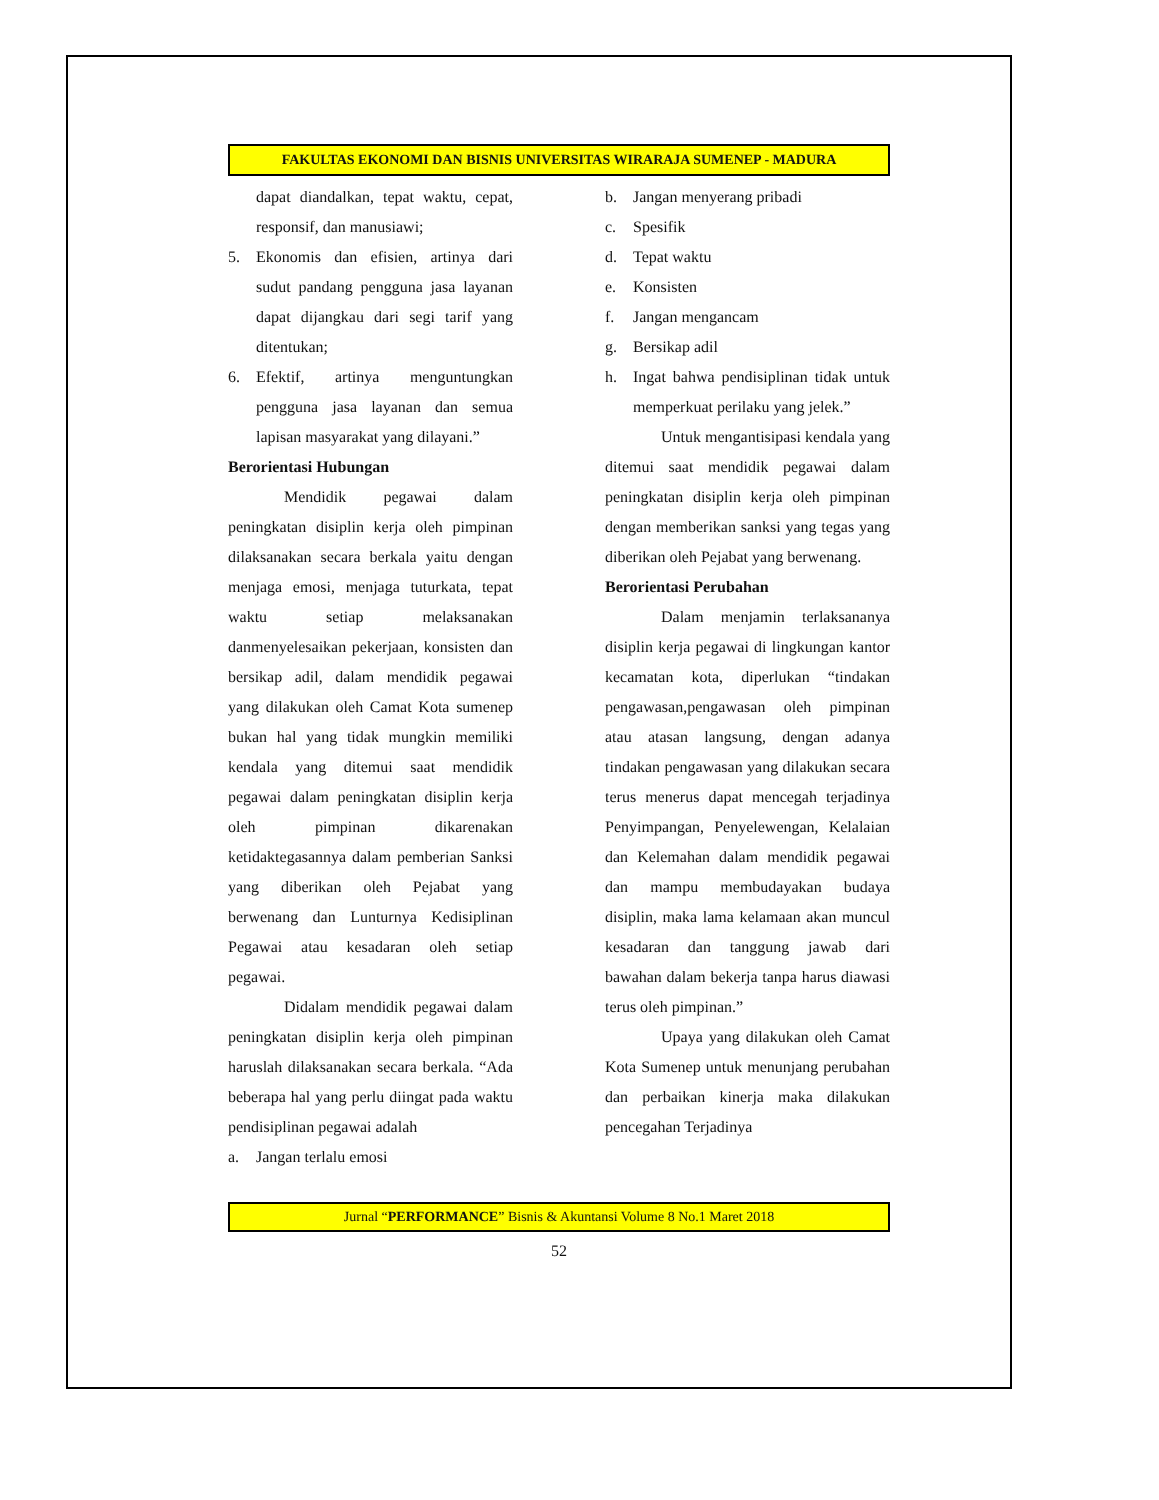FAKULTAS EKONOMI DAN BISNIS UNIVERSITAS WIRARAJA SUMENEP - MADURA
dapat diandalkan, tepat waktu, cepat, responsif, dan manusiawi;
5. Ekonomis dan efisien, artinya dari sudut pandang pengguna jasa layanan dapat dijangkau dari segi tarif yang ditentukan;
6. Efektif, artinya menguntungkan pengguna jasa layanan dan semua lapisan masyarakat yang dilayani.”
Berorientasi Hubungan
Mendidik pegawai dalam peningkatan disiplin kerja oleh pimpinan dilaksanakan secara berkala yaitu dengan menjaga emosi, menjaga tuturkata, tepat waktu setiap melaksanakan danmenyelesaikan pekerjaan, konsisten dan bersikap adil, dalam mendidik pegawai yang dilakukan oleh Camat Kota sumenep bukan hal yang tidak mungkin memiliki kendala yang ditemui saat mendidik pegawai dalam peningkatan disiplin kerja oleh pimpinan dikarenakan ketidaktegasannya dalam pemberian Sanksi yang diberikan oleh Pejabat yang berwenang dan Lunturnya Kedisiplinan Pegawai atau kesadaran oleh setiap pegawai.
Didalam mendidik pegawai dalam peningkatan disiplin kerja oleh pimpinan haruslah dilaksanakan secara berkala. “Ada beberapa hal yang perlu diingat pada waktu pendisiplinan pegawai adalah
a. Jangan terlalu emosi
b. Jangan menyerang pribadi
c. Spesifik
d. Tepat waktu
e. Konsisten
f. Jangan mengancam
g. Bersikap adil
h. Ingat bahwa pendisiplinan tidak untuk memperkuat perilaku yang jelek.”
Untuk mengantisipasi kendala yang ditemui saat mendidik pegawai dalam peningkatan disiplin kerja oleh pimpinan dengan memberikan sanksi yang tegas yang diberikan oleh Pejabat yang berwenang.
Berorientasi Perubahan
Dalam menjamin terlaksananya disiplin kerja pegawai di lingkungan kantor kecamatan kota, diperlukan “tindakan pengawasan,pengawasan oleh pimpinan atau atasan langsung, dengan adanya tindakan pengawasan yang dilakukan secara terus menerus dapat mencegah terjadinya Penyimpangan, Penyelewengan, Kelalaian dan Kelemahan dalam mendidik pegawai dan mampu membudayakan budaya disiplin, maka lama kelamaan akan muncul kesadaran dan tanggung jawab dari bawahan dalam bekerja tanpa harus diawasi terus oleh pimpinan.”
Upaya yang dilakukan oleh Camat Kota Sumenep untuk menunjang perubahan dan perbaikan kinerja maka dilakukan pencegahan Terjadinya
Jurnal “PERFORMANCE” Bisnis & Akuntansi Volume 8 No.1 Maret 2018
52